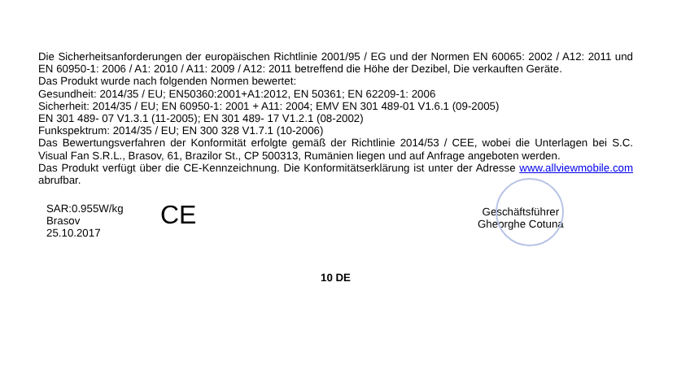Die Sicherheitsanforderungen der europäischen Richtlinie 2001/95 / EG und der Normen EN 60065: 2002 / A12: 2011 und EN 60950-1: 2006 / A1: 2010 / A11: 2009 / A12: 2011 betreffend die Höhe der Dezibel, Die verkauften Geräte.
Das Produkt wurde nach folgenden Normen bewertet:
Gesundheit: 2014/35 / EU; EN50360:2001+A1:2012, EN 50361; EN 62209-1: 2006
Sicherheit: 2014/35 / EU; EN 60950-1: 2001 + A11: 2004; EMV EN 301 489-01 V1.6.1 (09-2005)
EN 301 489- 07 V1.3.1 (11-2005); EN 301 489- 17 V1.2.1 (08-2002)
Funkspektrum: 2014/35 / EU; EN 300 328 V1.7.1 (10-2006)
Das Bewertungsverfahren der Konformität erfolgte gemäß der Richtlinie 2014/53 / CEE, wobei die Unterlagen bei S.C. Visual Fan S.R.L., Brasov, 61, Brazilor St., CP 500313, Rumänien liegen und auf Anfrage angeboten werden.
Das Produkt verfügt über die CE-Kennzeichnung. Die Konformitätserklärung ist unter der Adresse www.allviewmobile.com abrufbar.
SAR:0.955W/kg
Brasov
25.10.2017
CE
Geschäftsführer
Gheorghe Cotuna
10 DE